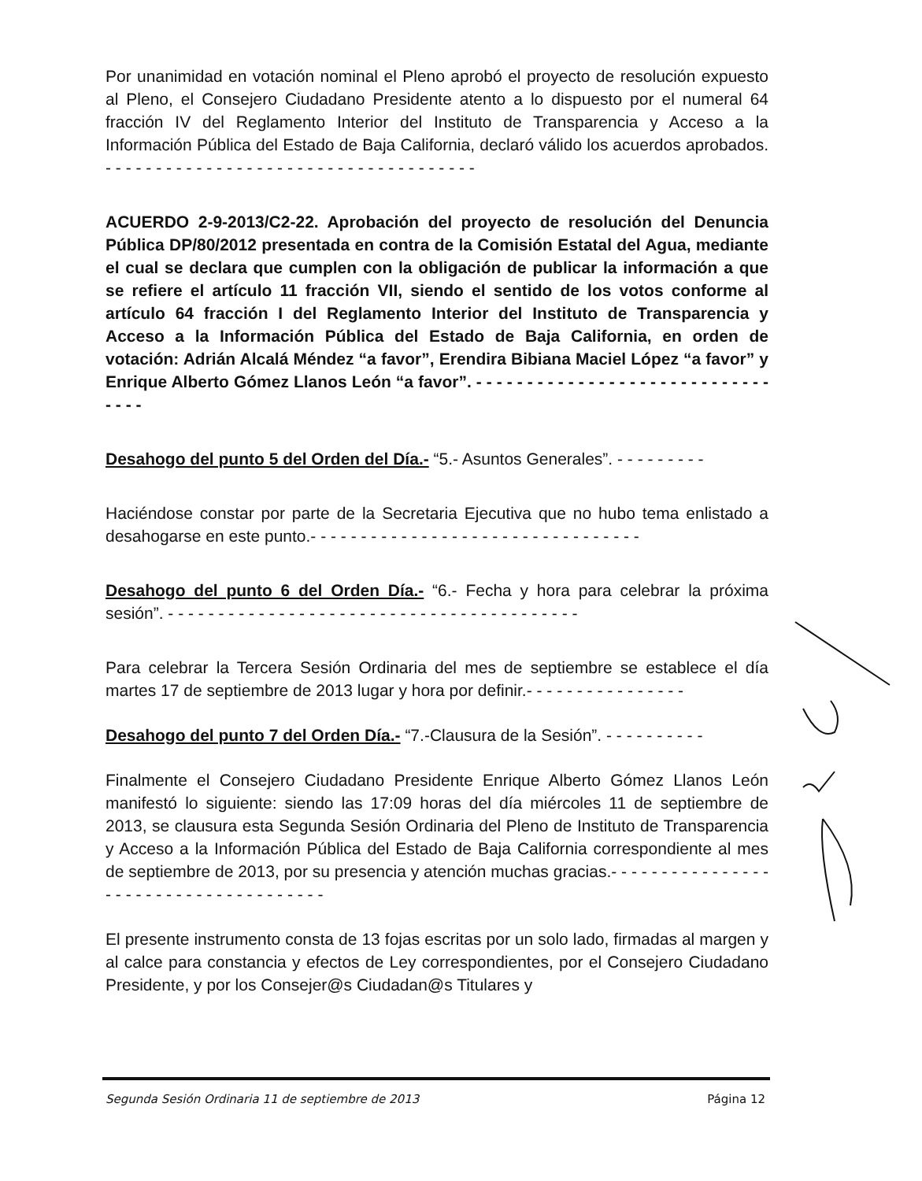Por unanimidad en votación nominal el Pleno aprobó el proyecto de resolución expuesto al Pleno, el Consejero Ciudadano Presidente atento a lo dispuesto por el numeral 64 fracción IV del Reglamento Interior del Instituto de Transparencia y Acceso a la Información Pública del Estado de Baja California, declaró válido los acuerdos aprobados. - - - - - - - - - - - - - - - - - - - - - - - - - - - - - - - - - - - - -
ACUERDO 2-9-2013/C2-22. Aprobación del proyecto de resolución del Denuncia Pública DP/80/2012 presentada en contra de la Comisión Estatal del Agua, mediante el cual se declara que cumplen con la obligación de publicar la información a que se refiere el artículo 11 fracción VII, siendo el sentido de los votos conforme al artículo 64 fracción I del Reglamento Interior del Instituto de Transparencia y Acceso a la Información Pública del Estado de Baja California, en orden de votación: Adrián Alcalá Méndez “a favor”, Erendira Bibiana Maciel López “a favor” y Enrique Alberto Gómez Llanos León “a favor”. - - - - - - - - - - - - - - - - - - - - - - - - - - - - - - - - -
Desahogo del punto 5 del Orden del Día.- “5.- Asuntos Generales”. - - - - - - - - -
Haciéndose constar por parte de la Secretaria Ejecutiva que no hubo tema enlistado a desahogarse en este punto.- - - - - - - - - - - - - - - - - - - - - - - - - - - - - - - - -
Desahogo del punto 6 del Orden Día.- “6.- Fecha y hora para celebrar la próxima sesión”. - - - - - - - - - - - - - - - - - - - - - - - - - - - - - - - - - - - - - - - - -
Para celebrar la Tercera Sesión Ordinaria del mes de septiembre se establece el día martes 17 de septiembre de 2013 lugar y hora por definir.- - - - - - - - - - - - - - - -
Desahogo del punto 7 del Orden Día.- “7.-Clausura de la Sesión”. - - - - - - - - - -
Finalmente el Consejero Ciudadano Presidente Enrique Alberto Gómez Llanos León manifestó lo siguiente: siendo las 17:09 horas del día miércoles 11 de septiembre de 2013, se clausura esta Segunda Sesión Ordinaria del Pleno de Instituto de Transparencia y Acceso a la Información Pública del Estado de Baja California correspondiente al mes de septiembre de 2013, por su presencia y atención muchas gracias.- - - - - - - - - - - - - - - - - - - - - - - - - - - - - - - - - - - - - -
El presente instrumento consta de 13 fojas escritas por un solo lado, firmadas al margen y al calce para constancia y efectos de Ley correspondientes, por el Consejero Ciudadano Presidente, y por los Consejer@s Ciudadan@s Titulares y
Segunda Sesión Ordinaria 11 de septiembre de 2013 Página 12